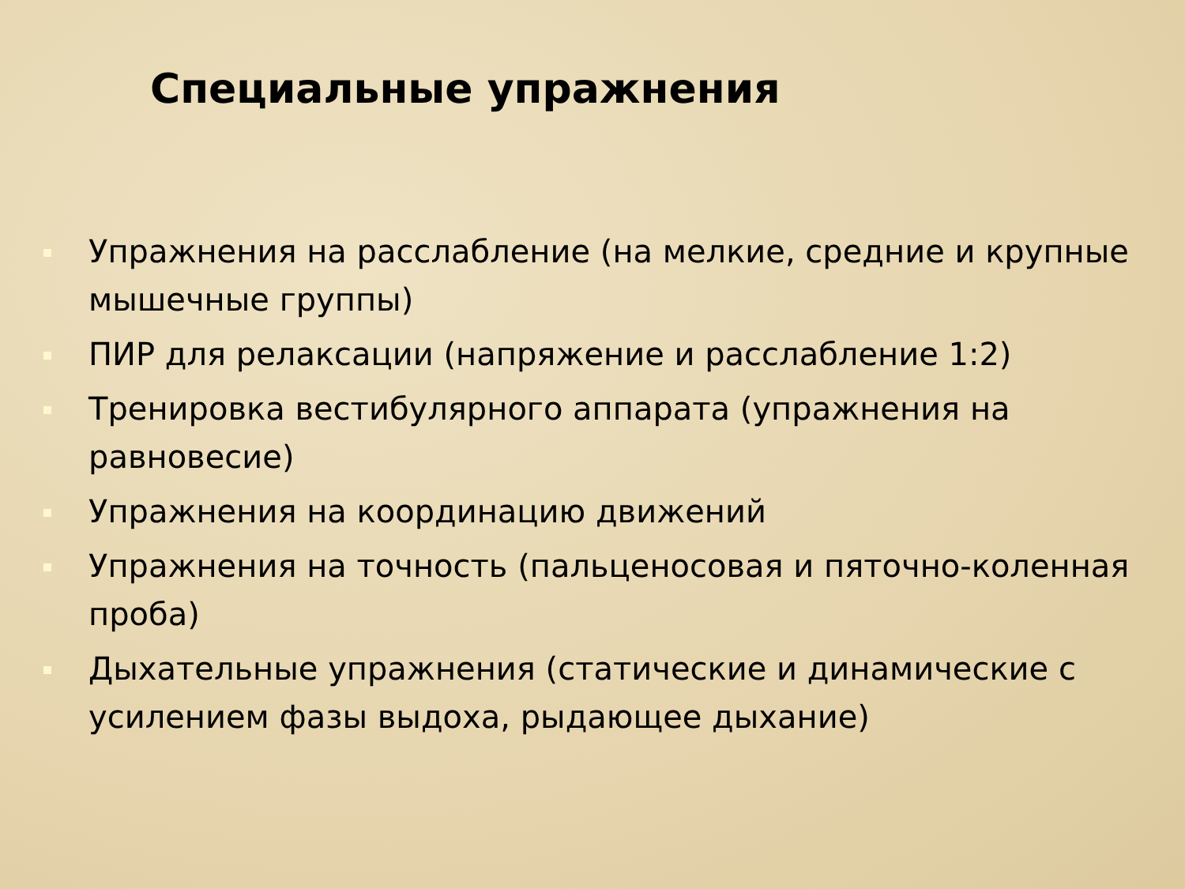Специальные упражнения
Упражнения на расслабление (на мелкие, средние и крупные мышечные группы)
ПИР для релаксации (напряжение и расслабление 1:2)
Тренировка вестибулярного аппарата (упражнения на равновесие)
Упражнения на координацию движений
Упражнения на точность (пальценосовая и пяточно-коленная проба)
Дыхательные упражнения (статические и динамические с усилением фазы выдоха, рыдающее дыхание)